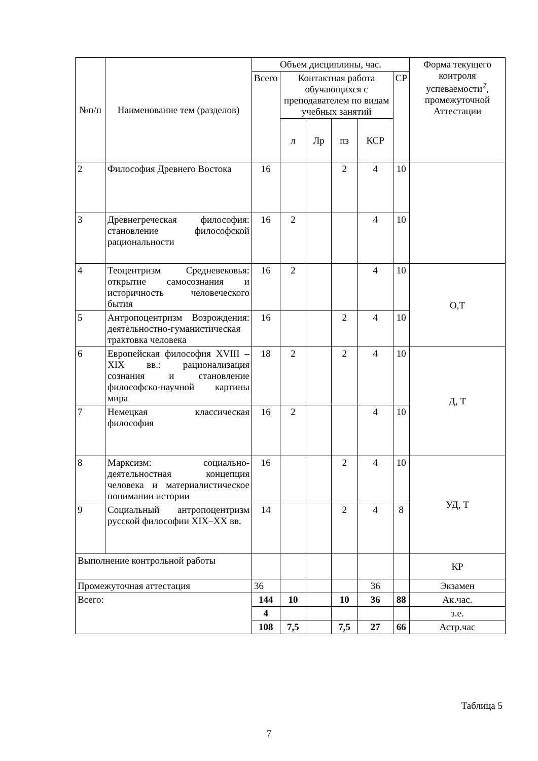| №п/п | Наименование тем (разделов) | Объем дисциплины, час. | | | | | | Форма текущего контроля успеваемости<sup>2</sup>, промежуточной Аттестации |
| --- | --- | --- | --- | --- | --- | --- | --- | --- |
| | | Всего | Контактная работа обучающихся с преподавателем по видам учебных занятий | | | | СР | |
| | | | л | Лр | пз | КСР | | |
| 2 | Философия Древнего Востока | 16 | | | 2 | 4 | 10 | |
| 3 | Древнегреческая философия: становление философской рациональности | 16 | 2 | | | 4 | 10 | |
| 4 | Теоцентризм Средневековья: открытие самосознания и историчность человеческого бытия | 16 | 2 | | | 4 | 10 | О,Т |
| 5 | Антропоцентризм Возрождения: деятельностно-гуманистическая трактовка человека | 16 | | | 2 | 4 | 10 | |
| 6 | Европейская философия XVIII – XIX вв.: рационализация сознания и становление философско-научной картины мира | 18 | 2 | | 2 | 4 | 10 | Д, Т |
| 7 | Немецкая классическая философия | 16 | 2 | | | 4 | 10 | |
| 8 | Марксизм: социально-деятельностная концепция человека и материалистическое понимании истории | 16 | | | 2 | 4 | 10 | УД, Т |
| 9 | Социальный антропоцентризм русской философии XIX–XX вв. | 14 | | | 2 | 4 | 8 | |
| Выполнение контрольной работы | | | | | | | | КР |
| Промежуточная аттестация | | 36 | | | | 36 | | Экзамен |
| Всего: | | 144 | 10 | | 10 | 36 | 88 | Ак.час. |
| | | 4 | | | | | | з.е. |
| | | 108 | 7,5 | | 7,5 | 27 | 66 | Астр.час |
Таблица 5
7